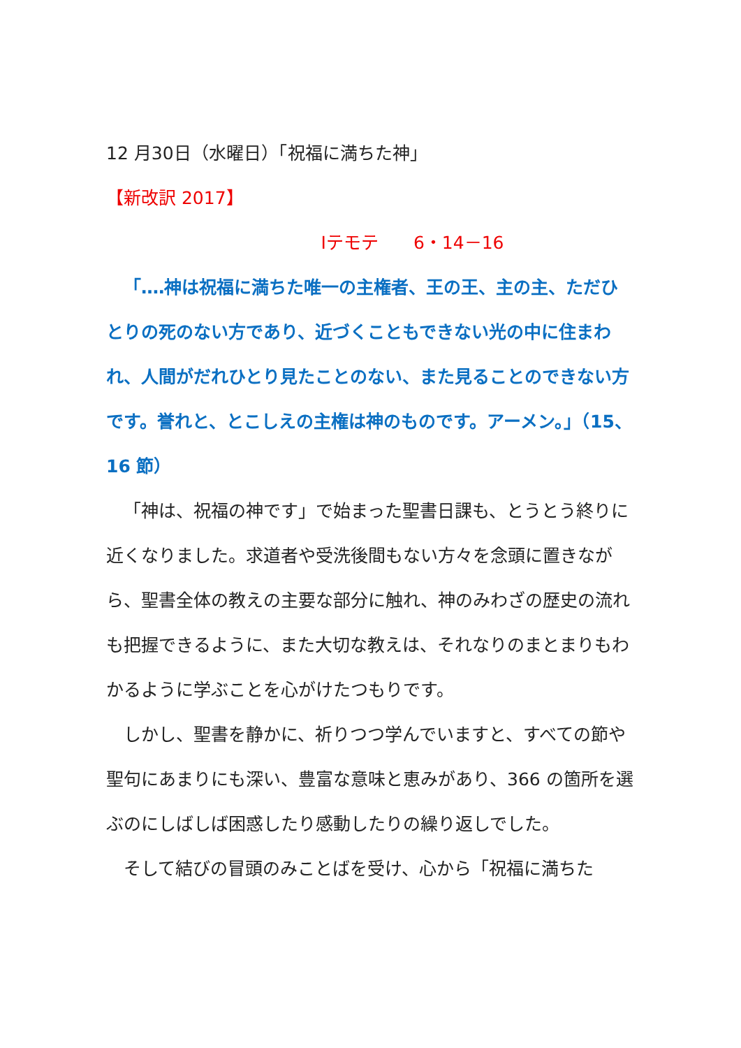12 月30日（水曜日）「祝福に満ちた神」
【新改訳 2017】
Ⅰテモテ　　6・14－16
「‥‥神は祝福に満ちた唯一の主権者、王の王、主の主、ただひとりの死のない方であり、近づくこともできない光の中に住まわれ、人間がだれひとり見たことのない、また見ることのできない方です。誉れと、とこしえの主権は神のものです。アーメン。」（15、16 節）
「神は、祝福の神です」で始まった聖書日課も、とうとう終りに近くなりました。求道者や受洗後間もない方々を念頭に置きながら、聖書全体の教えの主要な部分に触れ、神のみわざの歴史の流れも把握できるように、また大切な教えは、それなりのまとまりもわかるように学ぶことを心がけたつもりです。
しかし、聖書を静かに、祈りつつ学んでいますと、すべての節や聖句にあまりにも深い、豊富な意味と恵みがあり、366 の箇所を選ぶのにしばしば困惑したり感動したりの繰り返しでした。
そして結びの冒頭のみことばを受け、心から「祝福に満ちた